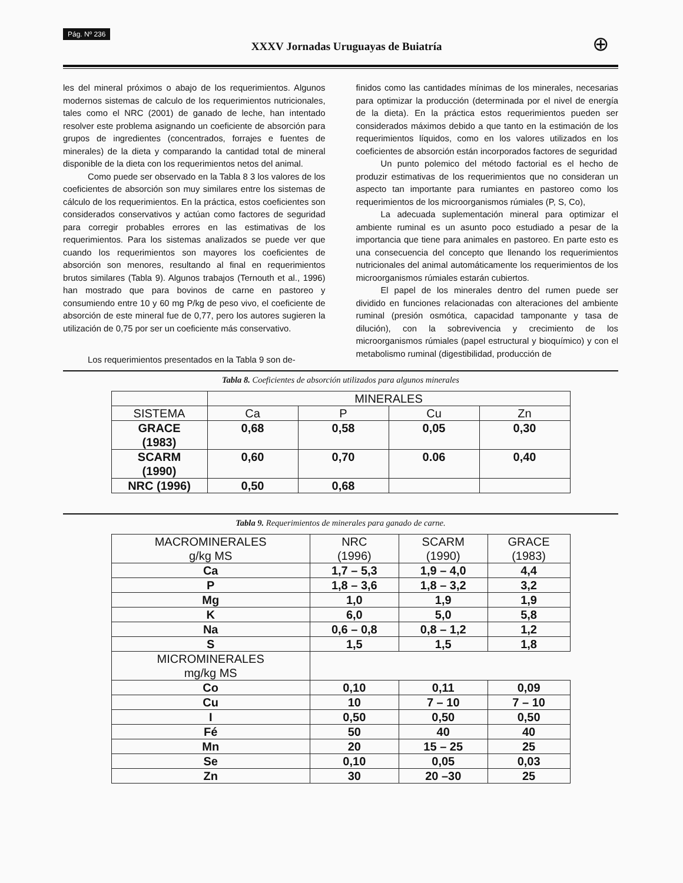Pág. Nº 236 XXXV Jornadas Uruguayas de Buiatría ⊕
les del mineral próximos o abajo de los requerimientos. Algunos modernos sistemas de calculo de los requerimientos nutricionales, tales como el NRC (2001) de ganado de leche, han intentado resolver este problema asignando un coeficiente de absorción para grupos de ingredientes (concentrados, forrajes e fuentes de minerales) de la dieta y comparando la cantidad total de mineral disponible de la dieta con los requerimientos netos del animal.
Como puede ser observado en la Tabla 8 3 los valores de los coeficientes de absorción son muy similares entre los sistemas de cálculo de los requerimientos. En la práctica, estos coeficientes son considerados conservativos y actúan como factores de seguridad para corregir probables errores en las estimativas de los requerimientos. Para los sistemas analizados se puede ver que cuando los requerimientos son mayores los coeficientes de absorción son menores, resultando al final en requerimientos brutos similares (Tabla 9). Algunos trabajos (Ternouth et al., 1996) han mostrado que para bovinos de carne en pastoreo y consumiendo entre 10 y 60 mg P/kg de peso vivo, el coeficiente de absorción de este mineral fue de 0,77, pero los autores sugieren la utilización de 0,75 por ser un coeficiente más conservativo.
Los requerimientos presentados en la Tabla 9 son de-
finidos como las cantidades mínimas de los minerales, necesarias para optimizar la producción (determinada por el nivel de energía de la dieta). En la práctica estos requerimientos pueden ser considerados máximos debido a que tanto en la estimación de los requerimientos líquidos, como en los valores utilizados en los coeficientes de absorción están incorporados factores de seguridad
Un punto polemico del método factorial es el hecho de produzir estimativas de los requerimientos que no consideran un aspecto tan importante para rumiantes en pastoreo como los requerimientos de los microorganismos rúmiales (P, S, Co),
La adecuada suplementación mineral para optimizar el ambiente ruminal es un asunto poco estudiado a pesar de la importancia que tiene para animales en pastoreo. En parte esto es una consecuencia del concepto que llenando los requerimientos nutricionales del animal automáticamente los requerimientos de los microorganismos rúmiales estarán cubiertos.
El papel de los minerales dentro del rumen puede ser dividido en funciones relacionadas con alteraciones del ambiente ruminal (presión osmótica, capacidad tamponante y tasa de dilución), con la sobrevivencia y crecimiento de los microorganismos rúmiales (papel estructural y bioquímico) y con el metabolismo ruminal (digestibilidad, producción de
Tabla 8. Coeficientes de absorción utilizados para algunos minerales
| | MINERALES | | | |
| --- | --- | --- | --- | --- |
| SISTEMA | Ca | P | Cu | Zn |
| GRACE (1983) | 0,68 | 0,58 | 0,05 | 0,30 |
| SCARM (1990) | 0,60 | 0,70 | 0.06 | 0,40 |
| NRC (1996) | 0,50 | 0,68 | | |
Tabla 9. Requerimientos de minerales para ganado de carne.
| MACROMINERALES g/kg MS | NRC (1996) | SCARM (1990) | GRACE (1983) |
| --- | --- | --- | --- |
| Ca | 1,7 – 5,3 | 1,9 – 4,0 | 4,4 |
| P | 1,8 – 3,6 | 1,8 – 3,2 | 3,2 |
| Mg | 1,0 | 1,9 | 1,9 |
| K | 6,0 | 5,0 | 5,8 |
| Na | 0,6 – 0,8 | 0,8 – 1,2 | 1,2 |
| S | 1,5 | 1,5 | 1,8 |
| MICROMINERALES mg/kg MS | | | |
| Co | 0,10 | 0,11 | 0,09 |
| Cu | 10 | 7 – 10 | 7 – 10 |
| I | 0,50 | 0,50 | 0,50 |
| Fé | 50 | 40 | 40 |
| Mn | 20 | 15 – 25 | 25 |
| Se | 0,10 | 0,05 | 0,03 |
| Zn | 30 | 20 –30 | 25 |